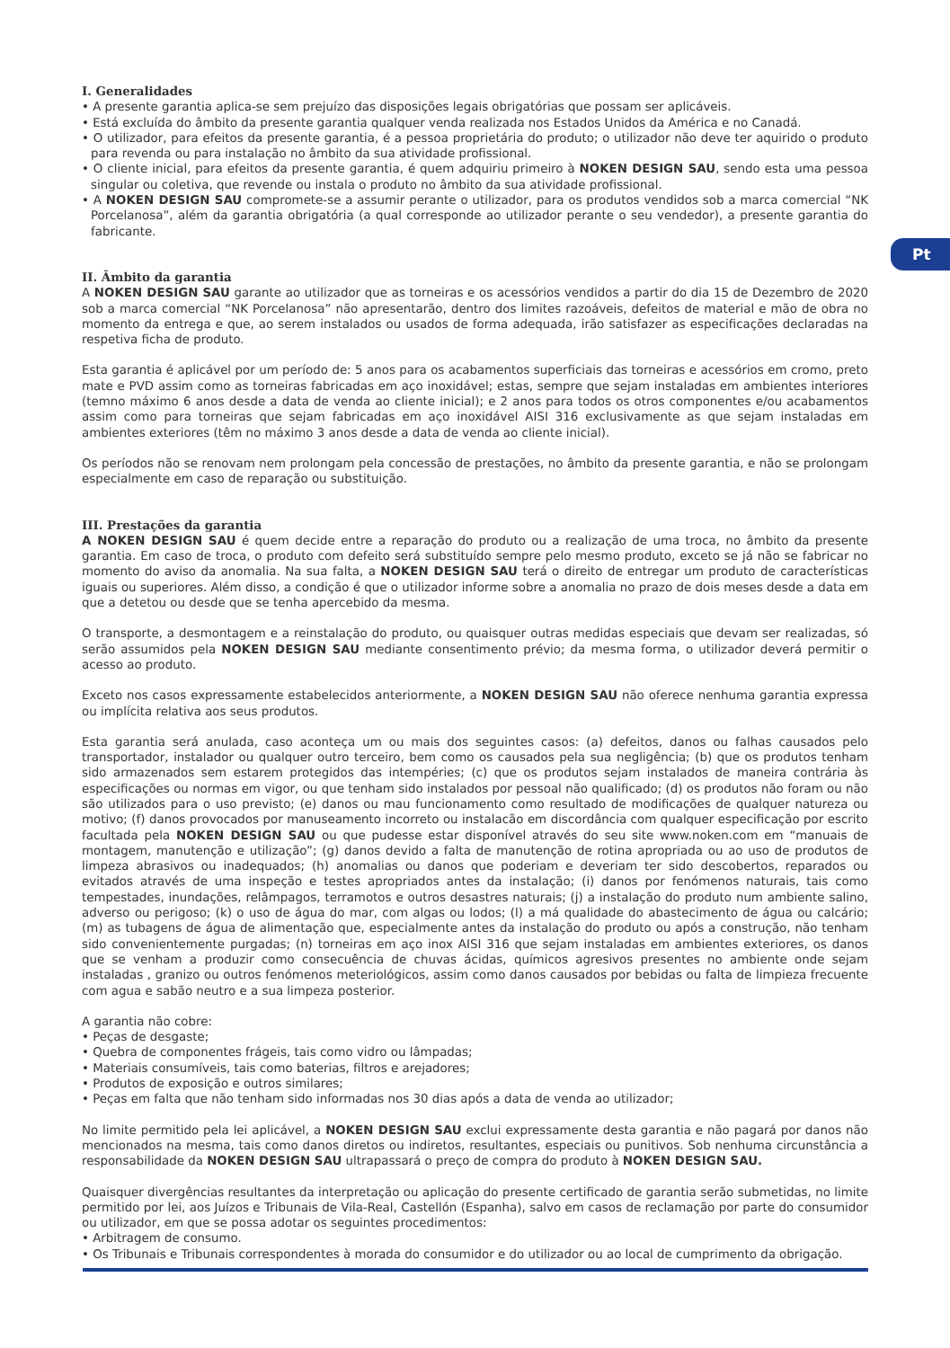Pt
I. Generalidades
• A presente garantia aplica-se sem prejuízo das disposições legais obrigatórias que possam ser aplicáveis.
• Está excluída do âmbito da presente garantia qualquer venda realizada nos Estados Unidos da América e no Canadá.
• O utilizador, para efeitos da presente garantia, é a pessoa proprietária do produto; o utilizador não deve ter aquirido o produto para revenda ou para instalação no âmbito da sua atividade profissional.
• O cliente inicial, para efeitos da presente garantia, é quem adquiriu primeiro à NOKEN DESIGN SAU, sendo esta uma pessoa singular ou coletiva, que revende ou instala o produto no âmbito da sua atividade profissional.
• A NOKEN DESIGN SAU compromete-se a assumir perante o utilizador, para os produtos vendidos sob a marca comercial “NK Porcelanosa”, além da garantia obrigatória (a qual corresponde ao utilizador perante o seu vendedor), a presente garantia do fabricante.
II. Âmbito da garantia
A NOKEN DESIGN SAU garante ao utilizador que as torneiras e os acessórios vendidos a partir do dia 15 de Dezembro de 2020 sob a marca comercial “NK Porcelanosa” não apresentarão, dentro dos limites razoáveis, defeitos de material e mão de obra no momento da entrega e que, ao serem instalados ou usados de forma adequada, irão satisfazer as especificações declaradas na respetiva ficha de produto.
Esta garantia é aplicável por um período de: 5 anos para os acabamentos superficiais das torneiras e acessórios em cromo, preto mate e PVD assim como as torneiras fabricadas em aço inoxidável; estas, sempre que sejam instaladas em ambientes interiores (temno máximo 6 anos desde a data de venda ao cliente inicial); e 2 anos para todos os otros componentes e/ou acabamentos assim como para torneiras que sejam fabricadas em aço inoxidável AISI 316 exclusivamente as que sejam instaladas em ambientes exteriores (têm no máximo 3 anos desde a data de venda ao cliente inicial).
Os períodos não se renovam nem prolongam pela concessão de prestações, no âmbito da presente garantia, e não se prolongam especialmente em caso de reparação ou substituição.
III. Prestações da garantia
A NOKEN DESIGN SAU é quem decide entre a reparação do produto ou a realização de uma troca, no âmbito da presente garantia. Em caso de troca, o produto com defeito será substituído sempre pelo mesmo produto, exceto se já não se fabricar no momento do aviso da anomalia. Na sua falta, a NOKEN DESIGN SAU terá o direito de entregar um produto de características iguais ou superiores. Além disso, a condição é que o utilizador informe sobre a anomalia no prazo de dois meses desde a data em que a detetou ou desde que se tenha apercebido da mesma.
O transporte, a desmontagem e a reinstalação do produto, ou quaisquer outras medidas especiais que devam ser realizadas, só serão assumidos pela NOKEN DESIGN SAU mediante consentimento prévio; da mesma forma, o utilizador deverá permitir o acesso ao produto.
Exceto nos casos expressamente estabelecidos anteriormente, a NOKEN DESIGN SAU não oferece nenhuma garantia expressa ou implícita relativa aos seus produtos.
Esta garantia será anulada, caso aconteça um ou mais dos seguintes casos: (a) defeitos, danos ou falhas causados pelo transportador, instalador ou qualquer outro terceiro, bem como os causados pela sua negligência; (b) que os produtos tenham sido armazenados sem estarem protegidos das intempéries; (c) que os produtos sejam instalados de maneira contrária às especificações ou normas em vigor, ou que tenham sido instalados por pessoal não qualificado; (d) os produtos não foram ou não são utilizados para o uso previsto; (e) danos ou mau funcionamento como resultado de modificações de qualquer natureza ou motivo; (f) danos provocados por manuseamento incorreto ou instalacão em discordância com qualquer especificação por escrito facultada pela NOKEN DESIGN SAU ou que pudesse estar disponível através do seu site www.noken.com em “manuais de montagem, manutenção e utilização”; (g) danos devido a falta de manutenção de rotina apropriada ou ao uso de produtos de limpeza abrasivos ou inadequados; (h) anomalias ou danos que poderiam e deveriam ter sido descobertos, reparados ou evitados através de uma inspeção e testes apropriados antes da instalação; (i) danos por fenómenos naturais, tais como tempestades, inundações, relâmpagos, terramotos e outros desastres naturais; (j) a instalação do produto num ambiente salino, adverso ou perigoso; (k) o uso de água do mar, com algas ou lodos; (l) a má qualidade do abastecimento de água ou calcário; (m) as tubagens de água de alimentação que, especialmente antes da instalação do produto ou após a construção, não tenham sido convenientemente purgadas; (n) torneiras em aço inox AISI 316 que sejam instaladas em ambientes exteriores, os danos que se venham a produzir como consecuência de chuvas ácidas, químicos agresivos presentes no ambiente onde sejam instaladas , granizo ou outros fenómenos meteriológicos, assim como danos causados por bebidas ou falta de limpieza frecuente com agua e sabão neutro e a sua limpeza posterior.
A garantia não cobre:
• Peças de desgaste;
• Quebra de componentes frágeis, tais como vidro ou lâmpadas;
• Materiais consumíveis, tais como baterias, filtros e arejadores;
• Produtos de exposição e outros similares;
• Peças em falta que não tenham sido informadas nos 30 dias após a data de venda ao utilizador;
No limite permitido pela lei aplicável, a NOKEN DESIGN SAU exclui expressamente desta garantia e não pagará por danos não mencionados na mesma, tais como danos diretos ou indiretos, resultantes, especiais ou punitivos. Sob nenhuma circunstância a responsabilidade da NOKEN DESIGN SAU ultrapassará o preço de compra do produto à NOKEN DESIGN SAU.
Quaisquer divergências resultantes da interpretação ou aplicação do presente certificado de garantia serão submetidas, no limite permitido por lei, aos Juízos e Tribunais de Vila-Real, Castellón (Espanha), salvo em casos de reclamação por parte do consumidor ou utilizador, em que se possa adotar os seguintes procedimentos:
• Arbitragem de consumo.
• Os Tribunais e Tribunais correspondentes à morada do consumidor e do utilizador ou ao local de cumprimento da obrigação.